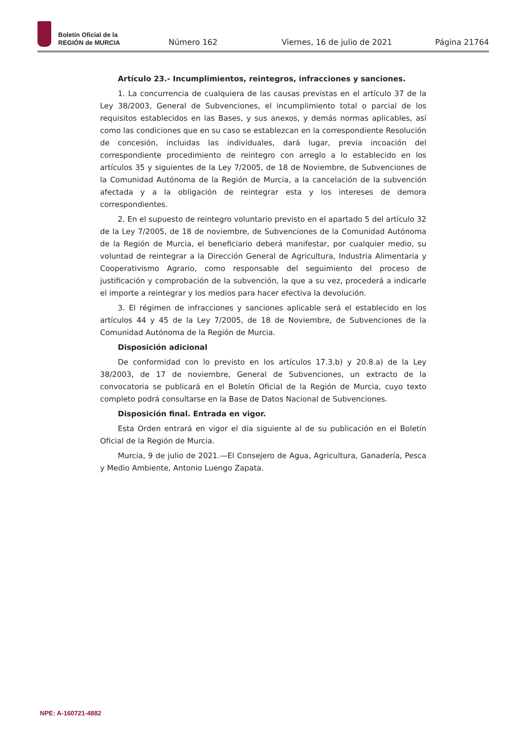Boletín Oficial de la
REGIÓN de MURCIA
Número 162 Viernes, 16 de julio de 2021 Página 21764
Artículo 23.- Incumplimientos, reintegros, infracciones y sanciones.
1. La concurrencia de cualquiera de las causas previstas en el artículo 37 de la Ley 38/2003, General de Subvenciones, el incumplimiento total o parcial de los requisitos establecidos en las Bases, y sus anexos, y demás normas aplicables, así como las condiciones que en su caso se establezcan en la correspondiente Resolución de concesión, incluidas las individuales, dará lugar, previa incoación del correspondiente procedimiento de reintegro con arreglo a lo establecido en los artículos 35 y siguientes de la Ley 7/2005, de 18 de Noviembre, de Subvenciones de la Comunidad Autónoma de la Región de Murcia, a la cancelación de la subvención afectada y a la obligación de reintegrar esta y los intereses de demora correspondientes.
2. En el supuesto de reintegro voluntario previsto en el apartado 5 del artículo 32 de la Ley 7/2005, de 18 de noviembre, de Subvenciones de la Comunidad Autónoma de la Región de Murcia, el beneficiario deberá manifestar, por cualquier medio, su voluntad de reintegrar a la Dirección General de Agricultura, Industria Alimentaria y Cooperativismo Agrario, como responsable del seguimiento del proceso de justificación y comprobación de la subvención, la que a su vez, procederá a indicarle el importe a reintegrar y los medios para hacer efectiva la devolución.
3. El régimen de infracciones y sanciones aplicable será el establecido en los artículos 44 y 45 de la Ley 7/2005, de 18 de Noviembre, de Subvenciones de la Comunidad Autónoma de la Región de Murcia.
Disposición adicional
De conformidad con lo previsto en los artículos 17.3.b) y 20.8.a) de la Ley 38/2003, de 17 de noviembre, General de Subvenciones, un extracto de la convocatoria se publicará en el Boletín Oficial de la Región de Murcia, cuyo texto completo podrá consultarse en la Base de Datos Nacional de Subvenciones.
Disposición final. Entrada en vigor.
Esta Orden entrará en vigor el día siguiente al de su publicación en el Boletín Oficial de la Región de Murcia.
Murcia, 9 de julio de 2021.—El Consejero de Agua, Agricultura, Ganadería, Pesca y Medio Ambiente, Antonio Luengo Zapata.
NPE: A-160721-4882